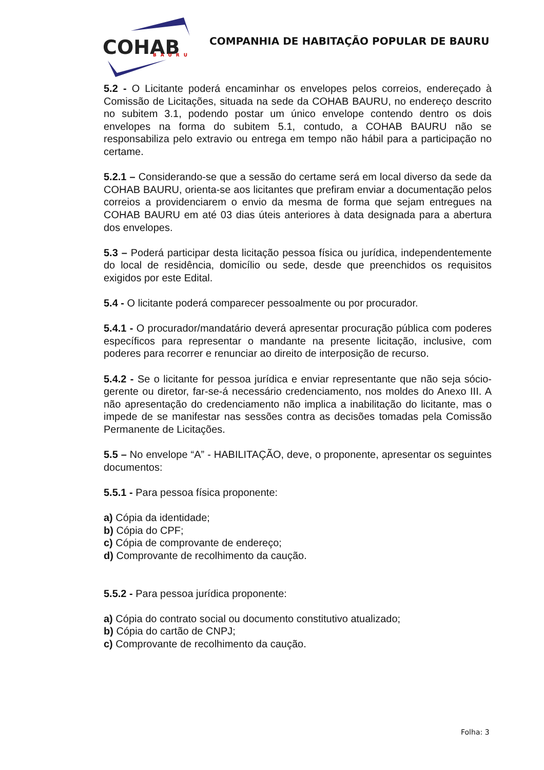COHAB
BAURU
COMPANHIA DE HABITAÇÃO POPULAR DE BAURU
5.2 - O Licitante poderá encaminhar os envelopes pelos correios, endereçado à Comissão de Licitações, situada na sede da COHAB BAURU, no endereço descrito no subitem 3.1, podendo postar um único envelope contendo dentro os dois envelopes na forma do subitem 5.1, contudo, a COHAB BAURU não se responsabiliza pelo extravio ou entrega em tempo não hábil para a participação no certame.
5.2.1 – Considerando-se que a sessão do certame será em local diverso da sede da COHAB BAURU, orienta-se aos licitantes que prefiram enviar a documentação pelos correios a providenciarem o envio da mesma de forma que sejam entregues na COHAB BAURU em até 03 dias úteis anteriores à data designada para a abertura dos envelopes.
5.3 – Poderá participar desta licitação pessoa física ou jurídica, independentemente do local de residência, domicílio ou sede, desde que preenchidos os requisitos exigidos por este Edital.
5.4 - O licitante poderá comparecer pessoalmente ou por procurador.
5.4.1 - O procurador/mandatário deverá apresentar procuração pública com poderes específicos para representar o mandante na presente licitação, inclusive, com poderes para recorrer e renunciar ao direito de interposição de recurso.
5.4.2 - Se o licitante for pessoa jurídica e enviar representante que não seja sócio-gerente ou diretor, far-se-á necessário credenciamento, nos moldes do Anexo III. A não apresentação do credenciamento não implica a inabilitação do licitante, mas o impede de se manifestar nas sessões contra as decisões tomadas pela Comissão Permanente de Licitações.
5.5 – No envelope “A” - HABILITAÇÃO, deve, o proponente, apresentar os seguintes documentos:
5.5.1 - Para pessoa física proponente:
a) Cópia da identidade;
b) Cópia do CPF;
c) Cópia de comprovante de endereço;
d) Comprovante de recolhimento da caução.
5.5.2 - Para pessoa jurídica proponente:
a) Cópia do contrato social ou documento constitutivo atualizado;
b) Cópia do cartão de CNPJ;
c) Comprovante de recolhimento da caução.
Folha: 3